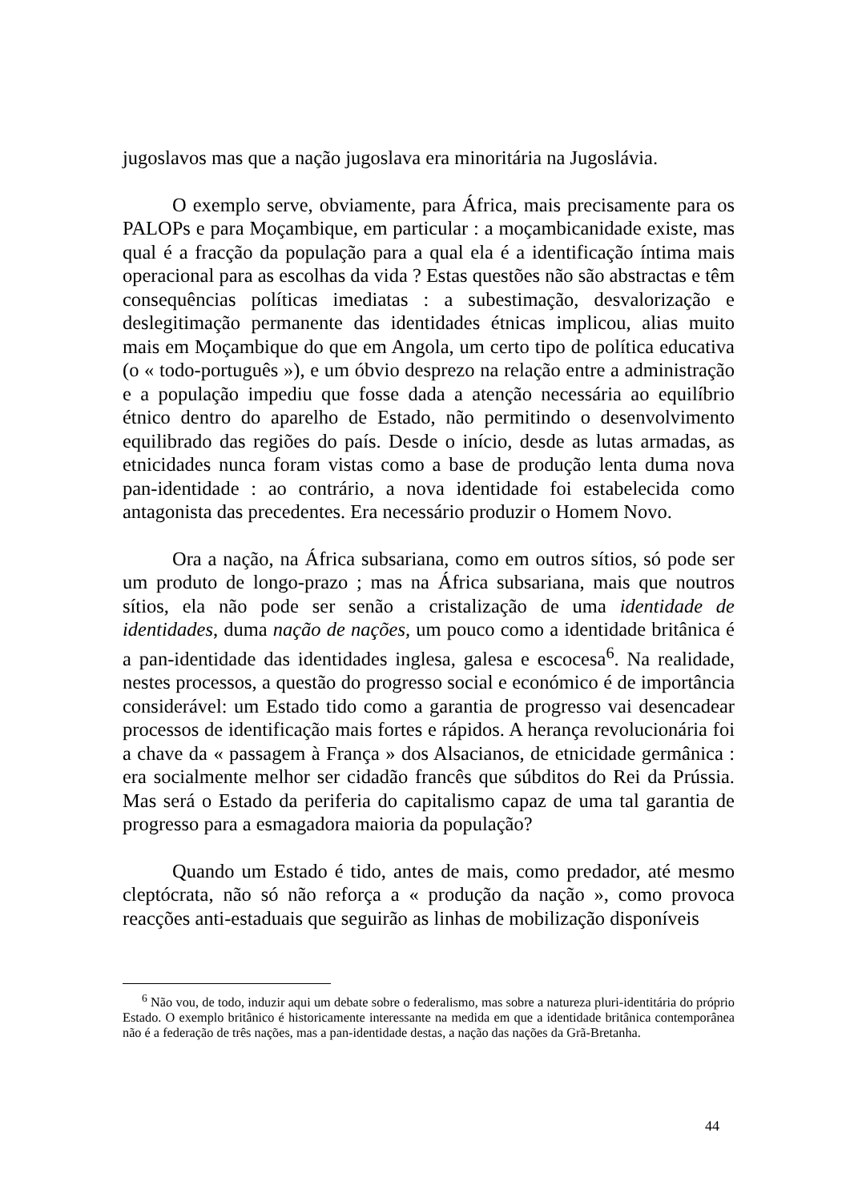jugoslavos mas que a nação jugoslava era minoritária na Jugoslávia.
O exemplo serve, obviamente, para África, mais precisamente para os PALOPs e para Moçambique, em particular : a moçambicanidade existe, mas qual é a fracção da população para a qual ela é a identificação íntima mais operacional para as escolhas da vida ? Estas questões não são abstractas e têm consequências políticas imediatas : a subestimação, desvalorização e deslegitimação permanente das identidades étnicas implicou, alias muito mais em Moçambique do que em Angola, um certo tipo de política educativa (o « todo-português »), e um óbvio desprezo na relação entre a administração e a população impediu que fosse dada a atenção necessária ao equilíbrio étnico dentro do aparelho de Estado, não permitindo o desenvolvimento equilibrado das regiões do país. Desde o início, desde as lutas armadas, as etnicidades nunca foram vistas como a base de produção lenta duma nova pan-identidade : ao contrário, a nova identidade foi estabelecida como antagonista das precedentes. Era necessário produzir o Homem Novo.
Ora a nação, na África subsariana, como em outros sítios, só pode ser um produto de longo-prazo ; mas na África subsariana, mais que noutros sítios, ela não pode ser senão a cristalização de uma identidade de identidades, duma nação de nações, um pouco como a identidade britânica é a pan-identidade das identidades inglesa, galesa e escocesa<sup>6</sup>. Na realidade, nestes processos, a questão do progresso social e económico é de importância considerável: um Estado tido como a garantia de progresso vai desencadear processos de identificação mais fortes e rápidos. A herança revolucionária foi a chave da « passagem à França » dos Alsacianos, de etnicidade germânica : era socialmente melhor ser cidadão francês que súbditos do Rei da Prússia. Mas será o Estado da periferia do capitalismo capaz de uma tal garantia de progresso para a esmagadora maioria da população?
Quando um Estado é tido, antes de mais, como predador, até mesmo cleptócrata, não só não reforça a « produção da nação », como provoca reacções anti-estaduais que seguirão as linhas de mobilização disponíveis
<sup>6</sup> Não vou, de todo, induzir aqui um debate sobre o federalismo, mas sobre a natureza pluri-identitária do próprio Estado. O exemplo britânico é historicamente interessante na medida em que a identidade britânica contemporânea não é a federação de três nações, mas a pan-identidade destas, a nação das nações da Grã-Bretanha.
44